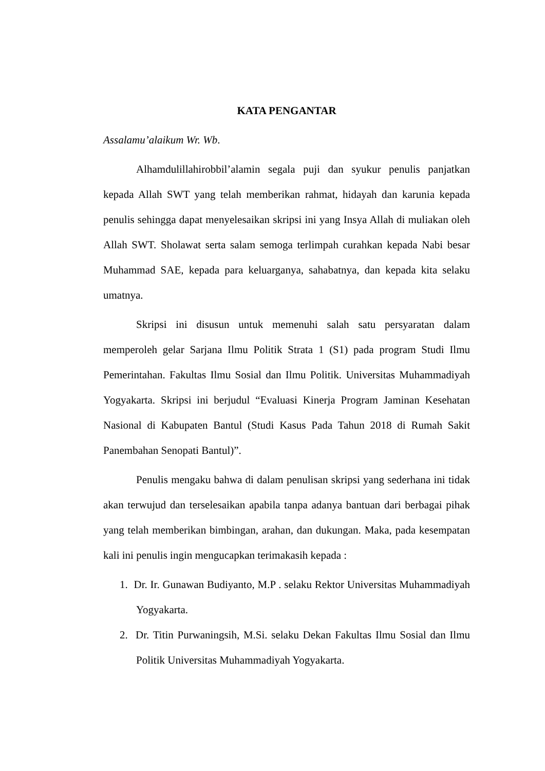KATA PENGANTAR
Assalamu’alaikum Wr. Wb.
Alhamdulillahirobbil’alamin segala puji dan syukur penulis panjatkan kepada Allah SWT yang telah memberikan rahmat, hidayah dan karunia kepada penulis sehingga dapat menyelesaikan skripsi ini yang Insya Allah di muliakan oleh Allah SWT. Sholawat serta salam semoga terlimpah curahkan kepada Nabi besar Muhammad SAE, kepada para keluarganya, sahabatnya, dan kepada kita selaku umatnya.
Skripsi ini disusun untuk memenuhi salah satu persyaratan dalam memperoleh gelar Sarjana Ilmu Politik Strata 1 (S1) pada program Studi Ilmu Pemerintahan. Fakultas Ilmu Sosial dan Ilmu Politik. Universitas Muhammadiyah Yogyakarta. Skripsi ini berjudul “Evaluasi Kinerja Program Jaminan Kesehatan Nasional di Kabupaten Bantul (Studi Kasus Pada Tahun 2018 di Rumah Sakit Panembahan Senopati Bantul)”.
Penulis mengaku bahwa di dalam penulisan skripsi yang sederhana ini tidak akan terwujud dan terselesaikan apabila tanpa adanya bantuan dari berbagai pihak yang telah memberikan bimbingan, arahan, dan dukungan. Maka, pada kesempatan kali ini penulis ingin mengucapkan terimakasih kepada :
1. Dr. Ir. Gunawan Budiyanto, M.P . selaku Rektor Universitas Muhammadiyah Yogyakarta.
2. Dr. Titin Purwaningsih, M.Si. selaku Dekan Fakultas Ilmu Sosial dan Ilmu Politik Universitas Muhammadiyah Yogyakarta.